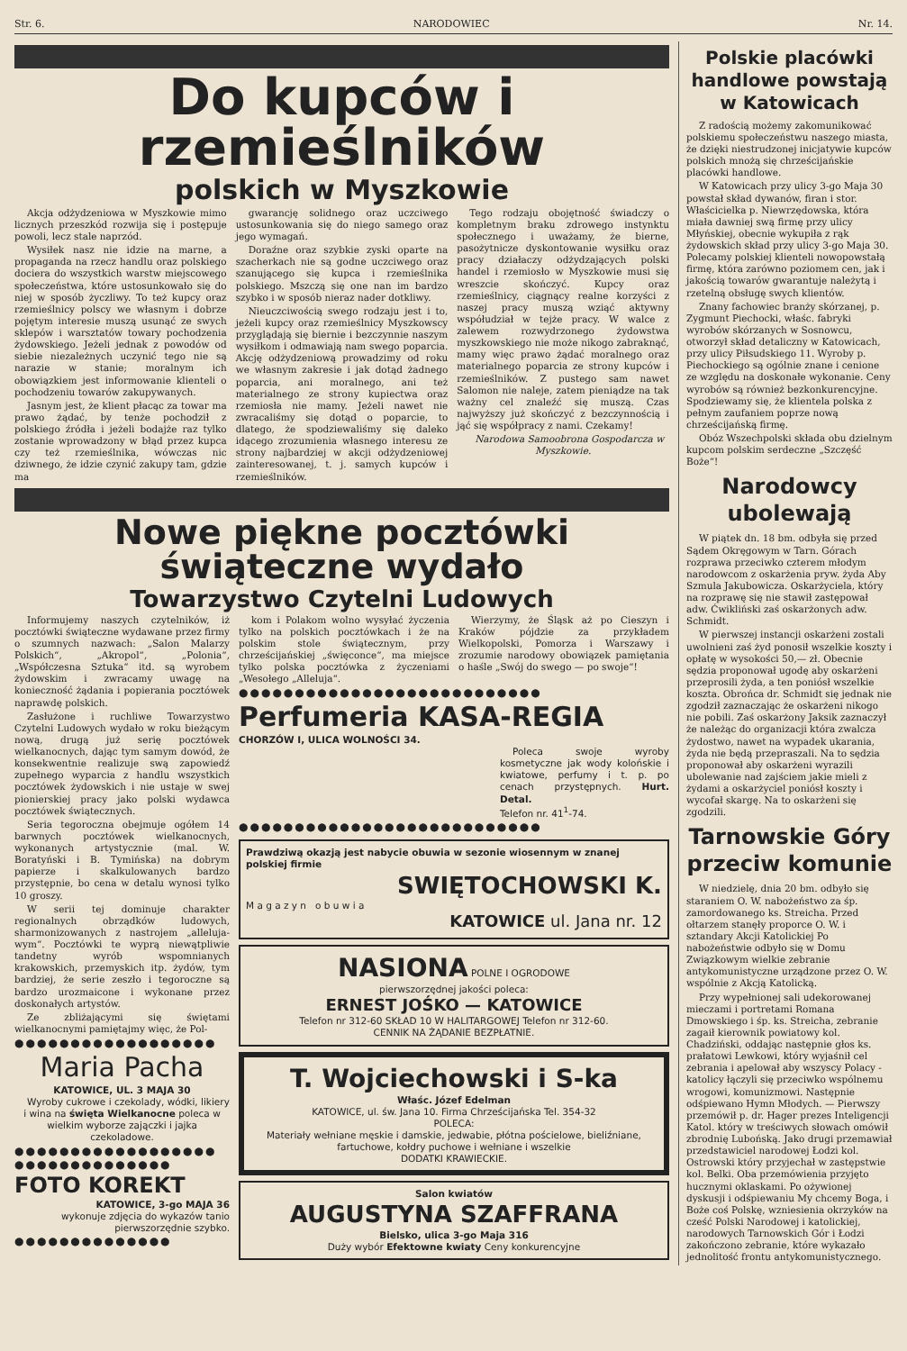Str. 6. NARODOWIEC Nr. 14.
Do kupców i rzemieślników
polskich w Myszkowie
Akcja odżydzeniowa w Myszkowie mimo licznych przeszkód rozwija się i postępuje powoli, lecz stale naprzód.
Wysiłek nasz nie idzie na marne, a propaganda na rzecz handlu oraz polskiego dociera do wszystkich warstw miejscowego społeczeństwa, które ustosunkowało się do niej w sposób życzliwy. To też kupcy oraz rzemieślnicy polscy we własnym i dobrze pojętym interesie muszą usunąć ze swych sklepów i warsztatów towary pochodzenia żydowskiego. Jeżeli jednak z powodów od siebie niezależnych uczynić tego nie są narazie w stanie; moralnym ich obowiązkiem jest informowanie klienteli o pochodzeniu towarów zakupywanych.
Jasnym jest, że klient płacąc za towar ma prawo żądać, by tenże pochodził z polskiego źródła i jeżeli bodajże raz tylko zostanie wprowadzony w błąd przez kupca czy też rzemieślnika, wówczas nic dziwnego, że idzie czynić zakupy tam, gdzie ma
gwarancję solidnego oraz uczciwego ustosunkowania się do niego samego oraz jego wymagań.
Doraźne oraz szybkie zyski oparte na szacherkach nie są godne uczciwego oraz szanującego się kupca i rzemieślnika polskiego. Mszczą się one nan im bardzo szybko i w sposób nieraz nader dotkliwy.
Nieuczciwością swego rodzaju jest i to, jeżeli kupcy oraz rzemieślnicy Myszkowscy przyglądają się biernie i bezczynnie naszym wysiłkom i odmawiają nam swego poparcia. Akcję odżydzeniową prowadzimy od roku we własnym zakresie i jak dotąd żadnego poparcia, ani moralnego, ani też materialnego ze strony kupiectwa oraz rzemiosła nie mamy. Jeżeli nawet nie zwracaliśmy się dotąd o poparcie, to dlatego, że spodziewaliśmy się daleko idącego zrozumienia własnego interesu ze strony najbardziej w akcji odżydzeniowej zainteresowanej, t. j. samych kupców i rzemieślników.
Tego rodzaju obojętność świadczy o kompletnym braku zdrowego instynktu społecznego i uważamy, że bierne, pasożytnicze dyskontowanie wysiłku oraz pracy działaczy odżydzających polski handel i rzemiosło w Myszkowie musi się wreszcie skończyć. Kupcy oraz rzemieślnicy, ciągnący realne korzyści z naszej pracy muszą wziąć aktywny współudział w tejże pracy. W walce z zalewem rozwydrzonego żydowstwa myszkowskiego nie może nikogo zabraknąć, mamy więc prawo żądać moralnego oraz materialnego poparcia ze strony kupców i rzemieślników. Z pustego sam nawet Salomon nie naleje, zatem pieniądze na tak ważny cel znaleźć się muszą. Czas najwyższy już skończyć z bezczynnością i jąć się współpracy z nami. Czekamy!
Narodowa Samoobrona Gospodarcza w Myszkowie.
Nowe piękne pocztówki świąteczne wydało
Towarzystwo Czytelni Ludowych
Informujemy naszych czytelników, iż pocztówki świąteczne wydawane przez firmy o szumnych nazwach: „Salon Malarzy Polskich“, „Akropol“, „Polonia“, „Współczesna Sztuka“ itd. są wyrobem żydowskim i zwracamy uwagę na konieczność żądania i popierania pocztówek naprawdę polskich.
Zasłużone i ruchliwe Towarzystwo Czytelni Ludowych wydało w roku bieżącym nową, drugą już serię pocztówek wielkanocnych, dając tym samym dowód, że konsekwentnie realizuje swą zapowiedź zupełnego wyparcia z handlu wszystkich pocztówek żydowskich i nie ustaje w swej pionierskiej pracy jako polski wydawca pocztówek świątecznych.
Seria tegoroczna obejmuje ogółem 14 barwnych pocztówek wielkanocnych, wykonanych artystycznie (mal. W. Boratyński i B. Tymińska) na dobrym papierze i skalkulowanych bardzo przystępnie, bo cena w detalu wynosi tylko 10 groszy.
W serii tej dominuje charakter regionalnych obrządków ludowych, sharmonizowanych z nastrojem „alleluja­wym“. Pocztówki te wyprą niewątpliwie tandetny wyrób wspomnianych krakowskich, przemyskich itp. żydów, tym bardziej, że serie zeszło i tegoroczne są bardzo urozmaicone i wykonane przez doskonałych artystów.
Ze zbliżającymi się świętami wielkanocnymi pamiętajmy więc, że Pol-
●●●●●●●●●●●●●●●●●●
Maria Pacha
KATOWICE, UL. 3 MAJA 30
Wyroby cukrowe i czekolady, wódki, likiery i wina na święta Wielkanocne poleca w wielkim wyborze zajączki i jajka czekoladowe.
●●●●●●●●●●●●●●●●●●
●●●●●●●●●●●●●●
FOTO KOREKT
KATOWICE, 3-go MAJA 36
wykonuje zdjęcia do wykazów tanio pierwszorzędnie szybko.
●●●●●●●●●●●●●●
kom i Polakom wolno wysyłać życzenia tylko na polskich pocztówkach i że na polskim stole świątecznym, przy chrześcijańskiej „święconce“, ma miejsce tylko polska pocztówka z życzeniami „Wesołego „Alleluja“.
Wierzymy, że Śląsk aż po Cieszyn i Kraków pójdzie za przykładem Wielkopolski, Pomorza i Warszawy i zrozumie narodowy obowiązek pamiętania o haśle „Swój do swego — po swoje“!
●●●●●●●●●●●●●●●●●●●●●●●●●●●
Perfumeria KASA-REGIA
CHORZÓW I, ULICA WOLNOŚCI 34.
Poleca swoje wyroby kosmetyczne jak wody kolońskie i kwiatowe, perfumy i t. p. po cenach przystępnych. Hurt. Detal.
Telefon nr. 41<sup>1</sup>-74.
●●●●●●●●●●●●●●●●●●●●●●●●●●●
Prawdziwą okazją jest nabycie obuwia w sezonie wiosennym w znanej polskiej firmie
SWIĘTOCHOWSKI K.
M a g a z y n o b u w i a
KATOWICE ul. Jana nr. 12
NASIONA POLNE I OGRODOWE
pierwszorzędnej jakości poleca:
ERNEST JOŚKO — KATOWICE
Telefon nr 312-60 SKŁAD 10 W HALITARGOWEJ Telefon nr 312-60.
CENNIK NA ŻĄDANIE BEZPŁATNIE.
T. Wojciechowski i S-ka
Właśc. Józef Edelman
KATOWICE, ul. św. Jana 10. Firma Chrześcijańska Tel. 354-32
POLECA:
Materiały wełniane męskie i damskie, jedwabie, płótna pościelowe, bieliźniane, fartuchowe, kołdry puchowe i wełniane i wszelkie
DODATKI KRAWIECKIE.
Salon kwiatów
AUGUSTYNA SZAFFRANA
Bielsko, ulica 3-go Maja 316
Duży wybór Efektowne kwiaty Ceny konkurencyjne
Polskie placówki handlowe powstają w Katowicach
Z radością możemy zakomunikować polskiemu społeczeństwu naszego miasta, że dzięki niestrudzonej inicjatywie kupców polskich mnożą się chrześcijańskie placówki handlowe.
W Katowicach przy ulicy 3-go Maja 30 powstał skład dywanów, firan i stor. Właścicielka p. Niewrzędowska, która miała dawniej swą firmę przy ulicy Młyńskiej, obecnie wykupiła z rąk żydowskich skład przy ulicy 3-go Maja 30. Polecamy polskiej klienteli nowopowstałą firmę, która zarówno poziomem cen, jak i jakością towarów gwarantuje należytą i rzetelną obsługę swych klientów.
Znany fachowiec branży skórzanej, p. Zygmunt Piechocki, właśc. fabryki wyrobów skórzanych w Sosnowcu, otworzył skład detaliczny w Katowicach, przy ulicy Piłsudskiego 11. Wyroby p. Piechockiego są ogólnie znane i cenione ze względu na doskonałe wykonanie. Ceny wyrobów są również bezkonkurencyjne. Spodziewamy się, że klientela polska z pełnym zaufaniem poprze nową chrześcijańską firmę.
Obóz Wszechpolski składa obu dzielnym kupcom polskim serdeczne „Szczęść Boże“!
Narodowcy ubolewają
W piątek dn. 18 bm. odbyła się przed Sądem Okręgowym w Tarn. Górach rozprawa przeciwko czterem młodym narodowcom z oskarżenia pryw. żyda Aby Szmula Jakubowicza. Oskarżyciela, który na rozprawę się nie stawił zastępował adw. Ćwikliński zaś oskarżonych adw. Schmidt.
W pierwszej instancji oskarżeni zostali uwolnieni zaś żyd ponosił wszelkie koszty i opłatę w wysokości 50,— zł. Obecnie sędzia proponował ugodę aby oskarżeni przeprosili żyda, a ten poniósł wszelkie koszta. Obrońca dr. Schmidt się jednak nie zgodził zaznaczając że oskarżeni nikogo nie pobili. Zaś oskarżony Jaksik zaznaczył że należąc do organizacji która zwalcza żydostwo, nawet na wypadek ukarania, żyda nie będą przepraszali. Na to sędzia proponował aby oskarżeni wyrazili ubolewanie nad zajściem jakie mieli z żydami a oskarżyciel poniósł koszty i wycofał skargę. Na to oskarżeni się zgodzili.
Tarnowskie Góry przeciw komunie
W niedzielę, dnia 20 bm. odbyło się staraniem O. W. nabożeństwo za śp. zamordowanego ks. Streicha. Przed ołtarzem stanęły proporce O. W. i sztandary Akcji Katolickiej Po nabożeństwie odbyło się w Domu Związkowym wielkie zebranie antykomunistyczne urządzone przez O. W. wspólnie z Akcją Katolicką.
Przy wypełnionej sali udekorowanej mieczami i portretami Romana Dmowskiego i śp. ks. Streicha, zebranie zagaił kierownik powiatowy kol. Chadziński, oddając następnie głos ks. prałatowi Lewkowi, który wyjaśnił cel zebrania i apelował aby wszyscy Polacy - katolicy łączyli się przeciwko wspólnemu wrogowi, komunizmowi. Następnie odśpiewano Hymn Młodych. — Pierwszy przemówił p. dr. Hager prezes Inteligencji Katol. który w treściwych słowach omówił zbrodnię Lubońską. Jako drugi przemawiał przedstawiciel narodowej Łodzi kol. Ostrowski który przyjechał w zastępstwie kol. Belki. Oba przemówienia przyjęto hucznymi oklaskami. Po ożywionej dyskusji i odśpiewaniu My chcemy Boga, i Boże coś Polskę, wzniesienia okrzyków na cześć Polski Narodowej i katolickiej, narodowych Tarnowskich Gór i Łodzi zakończono zebranie, które wykazało jednolitość frontu antykomunistycznego.